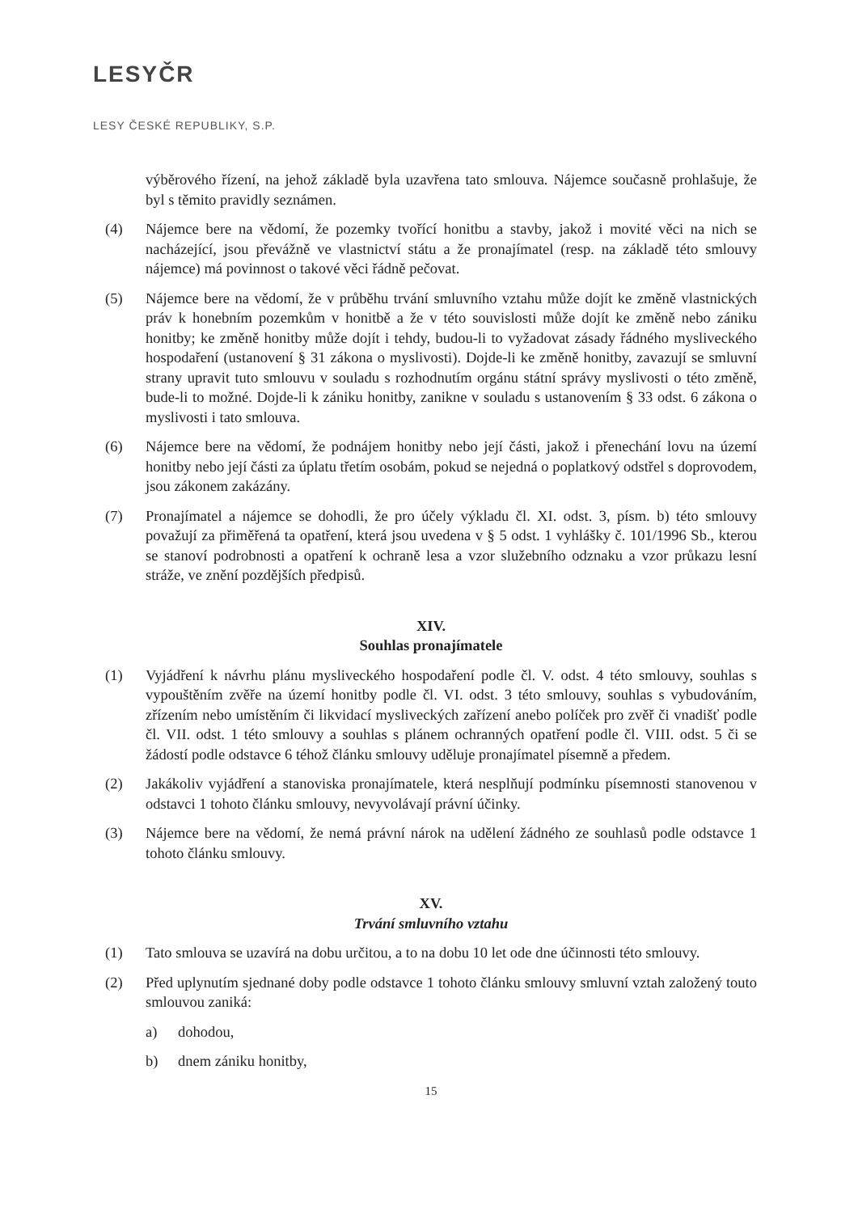LESYČR
LESY ČESKÉ REPUBLIKY, S.P.
výběrového řízení, na jehož základě byla uzavřena tato smlouva. Nájemce současně prohlašuje, že byl s těmito pravidly seznámen.
(4) Nájemce bere na vědomí, že pozemky tvořící honitbu a stavby, jakož i movité věci na nich se nacházející, jsou převážně ve vlastnictví státu a že pronajímatel (resp. na základě této smlouvy nájemce) má povinnost o takové věci řádně pečovat.
(5) Nájemce bere na vědomí, že v průběhu trvání smluvního vztahu může dojít ke změně vlastnických práv k honebním pozemkům v honitbě a že v této souvislosti může dojít ke změně nebo zániku honitby; ke změně honitby může dojít i tehdy, budou-li to vyžadovat zásady řádného mysliveckého hospodaření (ustanovení § 31 zákona o myslivosti). Dojde-li ke změně honitby, zavazují se smluvní strany upravit tuto smlouvu v souladu s rozhodnutím orgánu státní správy myslivosti o této změně, bude-li to možné. Dojde-li k zániku honitby, zanikne v souladu s ustanovením § 33 odst. 6 zákona o myslivosti i tato smlouva.
(6) Nájemce bere na vědomí, že podnájem honitby nebo její části, jakož i přenechání lovu na území honitby nebo její části za úplatu třetím osobám, pokud se nejedná o poplatkový odstřel s doprovodem, jsou zákonem zakázány.
(7) Pronajímatel a nájemce se dohodli, že pro účely výkladu čl. XI. odst. 3, písm. b) této smlouvy považují za přiměřená ta opatření, která jsou uvedena v § 5 odst. 1 vyhlášky č. 101/1996 Sb., kterou se stanoví podrobnosti a opatření k ochraně lesa a vzor služebního odznaku a vzor průkazu lesní stráže, ve znění pozdějších předpisů.
XIV.
Souhlas pronajímatele
(1) Vyjádření k návrhu plánu mysliveckého hospodaření podle čl. V. odst. 4 této smlouvy, souhlas s vypouštěním zvěře na území honitby podle čl. VI. odst. 3 této smlouvy, souhlas s vybudováním, zřízením nebo umístěním či likvidací mysliveckých zařízení anebo políček pro zvěř či vnadišť podle čl. VII. odst. 1 této smlouvy a souhlas s plánem ochranných opatření podle čl. VIII. odst. 5 či se žádostí podle odstavce 6 téhož článku smlouvy uděluje pronajímatel písemně a předem.
(2) Jakákoliv vyjádření a stanoviska pronajímatele, která nesplňují podmínku písemnosti stanovenou v odstavci 1 tohoto článku smlouvy, nevyvolávají právní účinky.
(3) Nájemce bere na vědomí, že nemá právní nárok na udělení žádného ze souhlasů podle odstavce 1 tohoto článku smlouvy.
XV.
Trvání smluvního vztahu
(1) Tato smlouva se uzavírá na dobu určitou, a to na dobu 10 let ode dne účinnosti této smlouvy.
(2) Před uplynutím sjednané doby podle odstavce 1 tohoto článku smlouvy smluvní vztah založený touto smlouvou zaniká:
a) dohodou,
b) dnem zániku honitby,
15